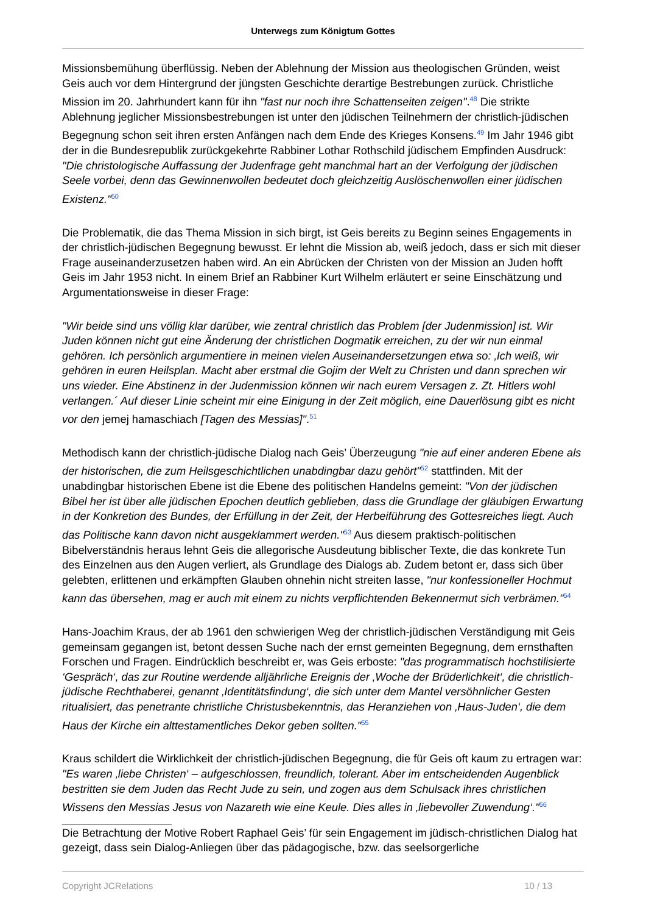Unterwegs zum Königtum Gottes
Missionsbemühung überflüssig. Neben der Ablehnung der Mission aus theologischen Gründen, weist Geis auch vor dem Hintergrund der jüngsten Geschichte derartige Bestrebungen zurück. Christliche Mission im 20. Jahrhundert kann für ihn "fast nur noch ihre Schattenseiten zeigen".<sup>48</sup> Die strikte Ablehnung jeglicher Missionsbestrebungen ist unter den jüdischen Teilnehmern der christlich-jüdischen Begegnung schon seit ihren ersten Anfängen nach dem Ende des Krieges Konsens.<sup>49</sup> Im Jahr 1946 gibt der in die Bundesrepublik zurückgekehrte Rabbiner Lothar Rothschild jüdischem Empfinden Ausdruck: "Die christologische Auffassung der Judenfrage geht manchmal hart an der Verfolgung der jüdischen Seele vorbei, denn das Gewinnenwollen bedeutet doch gleichzeitig Auslöschenwollen einer jüdischen Existenz."<sup>50</sup>
Die Problematik, die das Thema Mission in sich birgt, ist Geis bereits zu Beginn seines Engagements in der christlich-jüdischen Begegnung bewusst. Er lehnt die Mission ab, weiß jedoch, dass er sich mit dieser Frage auseinanderzusetzen haben wird. An ein Abrücken der Christen von der Mission an Juden hofft Geis im Jahr 1953 nicht. In einem Brief an Rabbiner Kurt Wilhelm erläutert er seine Einschätzung und Argumentationsweise in dieser Frage:
"Wir beide sind uns völlig klar darüber, wie zentral christlich das Problem [der Judenmission] ist. Wir Juden können nicht gut eine Änderung der christlichen Dogmatik erreichen, zu der wir nun einmal gehören. Ich persönlich argumentiere in meinen vielen Auseinandersetzungen etwa so: ‚Ich weiß, wir gehören in euren Heilsplan. Macht aber erstmal die Gojim der Welt zu Christen und dann sprechen wir uns wieder. Eine Abstinenz in der Judenmission können wir nach eurem Versagen z. Zt. Hitlers wohl verlangen.´ Auf dieser Linie scheint mir eine Einigung in der Zeit möglich, eine Dauerlösung gibt es nicht vor den jemej hamaschiach [Tagen des Messias]".<sup>51</sup>
Methodisch kann der christlich-jüdische Dialog nach Geis’ Überzeugung "nie auf einer anderen Ebene als der historischen, die zum Heilsgeschichtlichen unabdingbar dazu gehört"<sup>52</sup> stattfinden. Mit der unabdingbar historischen Ebene ist die Ebene des politischen Handelns gemeint: "Von der jüdischen Bibel her ist über alle jüdischen Epochen deutlich geblieben, dass die Grundlage der gläubigen Erwartung in der Konkretion des Bundes, der Erfüllung in der Zeit, der Herbeiführung des Gottesreiches liegt. Auch das Politische kann davon nicht ausgeklammert werden."<sup>53</sup> Aus diesem praktisch-politischen Bibelverständnis heraus lehnt Geis die allegorische Ausdeutung biblischer Texte, die das konkrete Tun des Einzelnen aus den Augen verliert, als Grundlage des Dialogs ab. Zudem betont er, dass sich über gelebten, erlittenen und erkämpften Glauben ohnehin nicht streiten lasse, "nur konfessioneller Hochmut kann das übersehen, mag er auch mit einem zu nichts verpflichtenden Bekennermut sich verbrämen."<sup>54</sup>
Hans-Joachim Kraus, der ab 1961 den schwierigen Weg der christlich-jüdischen Verständigung mit Geis gemeinsam gegangen ist, betont dessen Suche nach der ernst gemeinten Begegnung, dem ernsthaften Forschen und Fragen. Eindrücklich beschreibt er, was Geis erboste: "das programmatisch hochstilisierte ‘Gespräch‘, das zur Routine werdende alljährliche Ereignis der ‚Woche der Brüderlichkeit‘, die christlich-jüdische Rechthaberei, genannt ‚Identitätsfindung‘, die sich unter dem Mantel versöhnlicher Gesten ritualisiert, das penetrante christliche Christusbekenntnis, das Heranziehen von ‚Haus-Juden‘, die dem Haus der Kirche ein alttestamentliches Dekor geben sollten."<sup>55</sup>
Kraus schildert die Wirklichkeit der christlich-jüdischen Begegnung, die für Geis oft kaum zu ertragen war: "Es waren ‚liebe Christen‘ – aufgeschlossen, freundlich, tolerant. Aber im entscheidenden Augenblick bestritten sie dem Juden das Recht Jude zu sein, und zogen aus dem Schulsack ihres christlichen Wissens den Messias Jesus von Nazareth wie eine Keule. Dies alles in ‚liebevoller Zuwendung‘."<sup>56</sup>
Die Betrachtung der Motive Robert Raphael Geis’ für sein Engagement im jüdisch-christlichen Dialog hat gezeigt, dass sein Dialog-Anliegen über das pädagogische, bzw. das seelsorgerliche
Copyright JCRelations 10 / 13